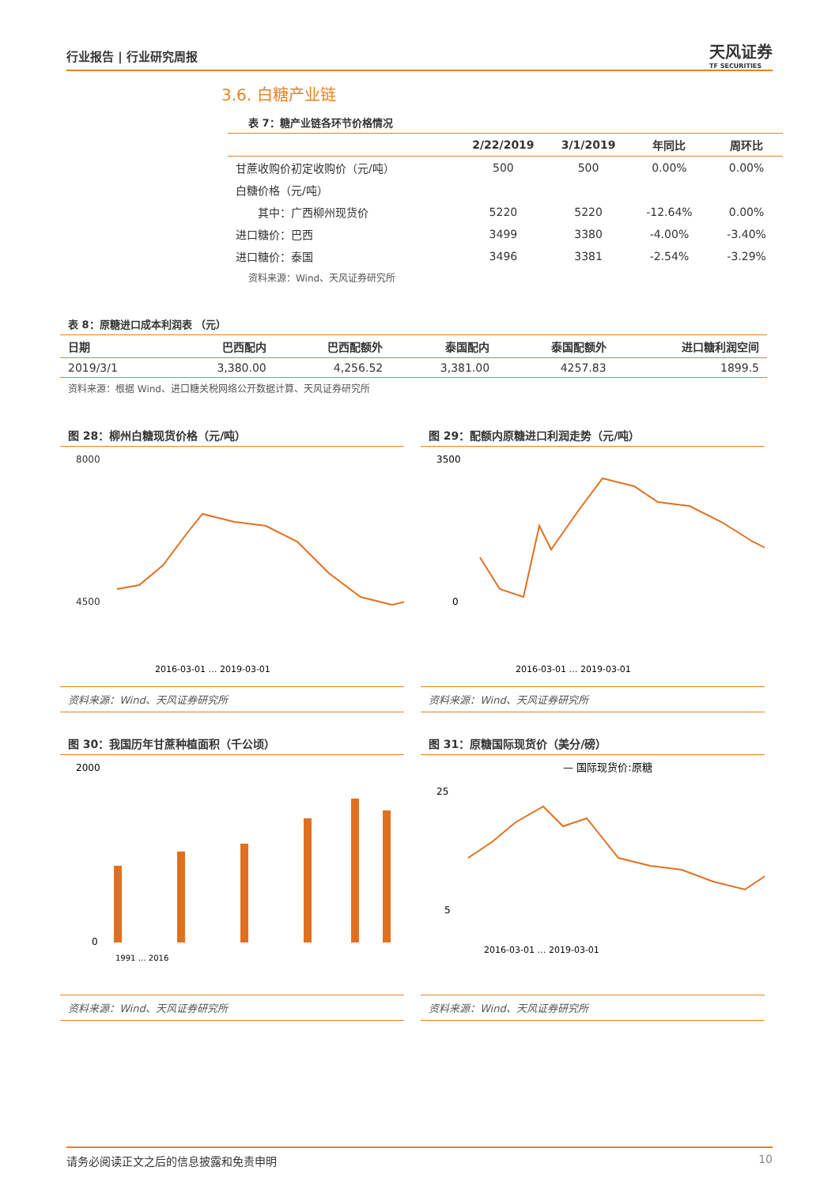行业报告 | 行业研究周报
天风证券
TF SECURITIES
3.6. 白糖产业链
表 7：糖产业链各环节价格情况
| | 2/22/2019 | 3/1/2019 | 年同比 | 周环比 |
| --- | --- | --- | --- | --- |
| 甘蔗收购价初定收购价（元/吨） | 500 | 500 | 0.00% | 0.00% |
| 白糖价格（元/吨） | | | | |
| 其中：广西柳州现货价 | 5220 | 5220 | -12.64% | 0.00% |
| 进口糖价：巴西 | 3499 | 3380 | -4.00% | -3.40% |
| 进口糖价：泰国 | 3496 | 3381 | -2.54% | -3.29% |
| 资料来源：Wind、天风证券研究所 | | | | |
表 8：原糖进口成本利润表 （元）
| 日期 | 巴西配内 | 巴西配额外 | 泰国配内 | 泰国配额外 | 进口糖利润空间 |
| --- | --- | --- | --- | --- | --- |
| 2019/3/1 | 3,380.00 | 4,256.52 | 3,381.00 | 4257.83 | 1899.5 |
| 资料来源：根据 Wind、进口糖关税网络公开数据计算、天风证券研究所 | | | | | |
图 28：柳州白糖现货价格（元/吨）
8000
4500
2016-03-01 … 2019-03-01
资料来源：Wind、天风证券研究所
图 29：配额内原糖进口利润走势（元/吨）
3500
0
2016-03-01 … 2019-03-01
资料来源：Wind、天风证券研究所
图 30：我国历年甘蔗种植面积（千公顷）
2000
0
1991 … 2016
资料来源：Wind、天风证券研究所
图 31：原糖国际现货价（美分/磅）
— 国际现货价:原糖
25
5
2016-03-01 … 2019-03-01
资料来源：Wind、天风证券研究所
请务必阅读正文之后的信息披露和免责申明 10